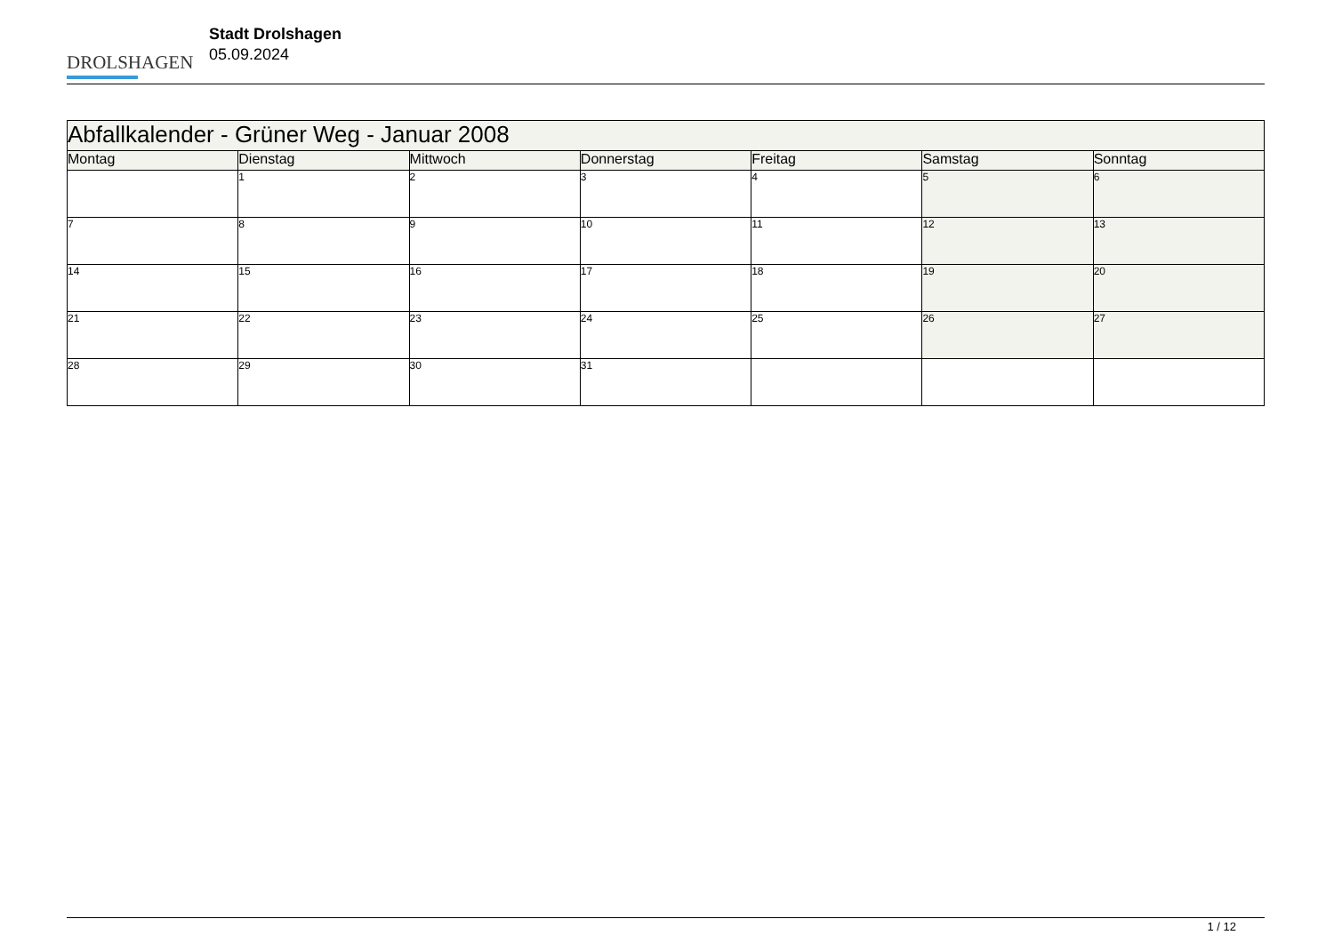DROLSHAGEN
Stadt Drolshagen
05.09.2024
| Abfallkalender - Grüner Weg - Januar 2008 | | | | | | |
| --- | --- | --- | --- | --- | --- | --- |
| Montag | Dienstag | Mittwoch | Donnerstag | Freitag | Samstag | Sonntag |
| | 1 | 2 | 3 | 4 | 5 | 6 |
| 7 | 8 | 9 | 10 | 11 | 12 | 13 |
| 14 | 15 | 16 | 17 | 18 | 19 | 20 |
| 21 | 22 | 23 | 24 | 25 | 26 | 27 |
| 28 | 29 | 30 | 31 | | | |
1 / 12